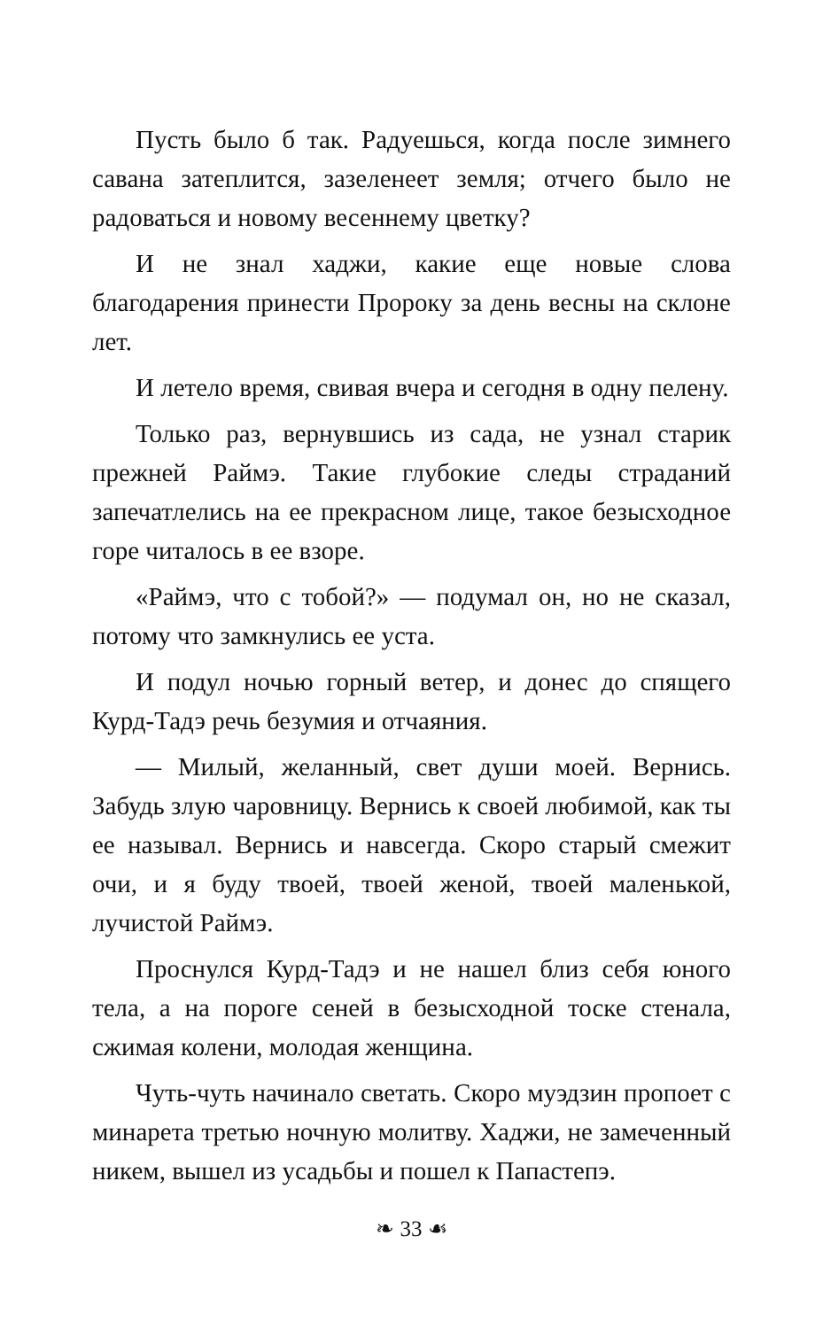Пусть было б так. Радуешься, когда после зимнего савана затеплится, зазеленеет земля; отчего было не радоваться и новому весеннему цветку?
И не знал хаджи, какие еще новые слова благодарения принести Пророку за день весны на склоне лет.
И летело время, свивая вчера и сегодня в одну пелену.
Только раз, вернувшись из сада, не узнал старик прежней Раймэ. Такие глубокие следы страданий запечатлелись на ее прекрасном лице, такое безысходное горе читалось в ее взоре.
«Раймэ, что с тобой?» — подумал он, но не сказал, потому что замкнулись ее уста.
И подул ночью горный ветер, и донес до спящего Курд-Тадэ речь безумия и отчаяния.
— Милый, желанный, свет души моей. Вернись. Забудь злую чаровницу. Вернись к своей любимой, как ты ее называл. Вернись и навсегда. Скоро старый смежит очи, и я буду твоей, твоей женой, твоей маленькой, лучистой Раймэ.
Проснулся Курд-Тадэ и не нашел близ себя юного тела, а на пороге сеней в безысходной тоске стенала, сжимая колени, молодая женщина.
Чуть-чуть начинало светать. Скоро муэдзин пропоет с минарета третью ночную молитву. Хаджи, не замеченный никем, вышел из усадьбы и пошел к Папастепэ.
❧ 33 ☙